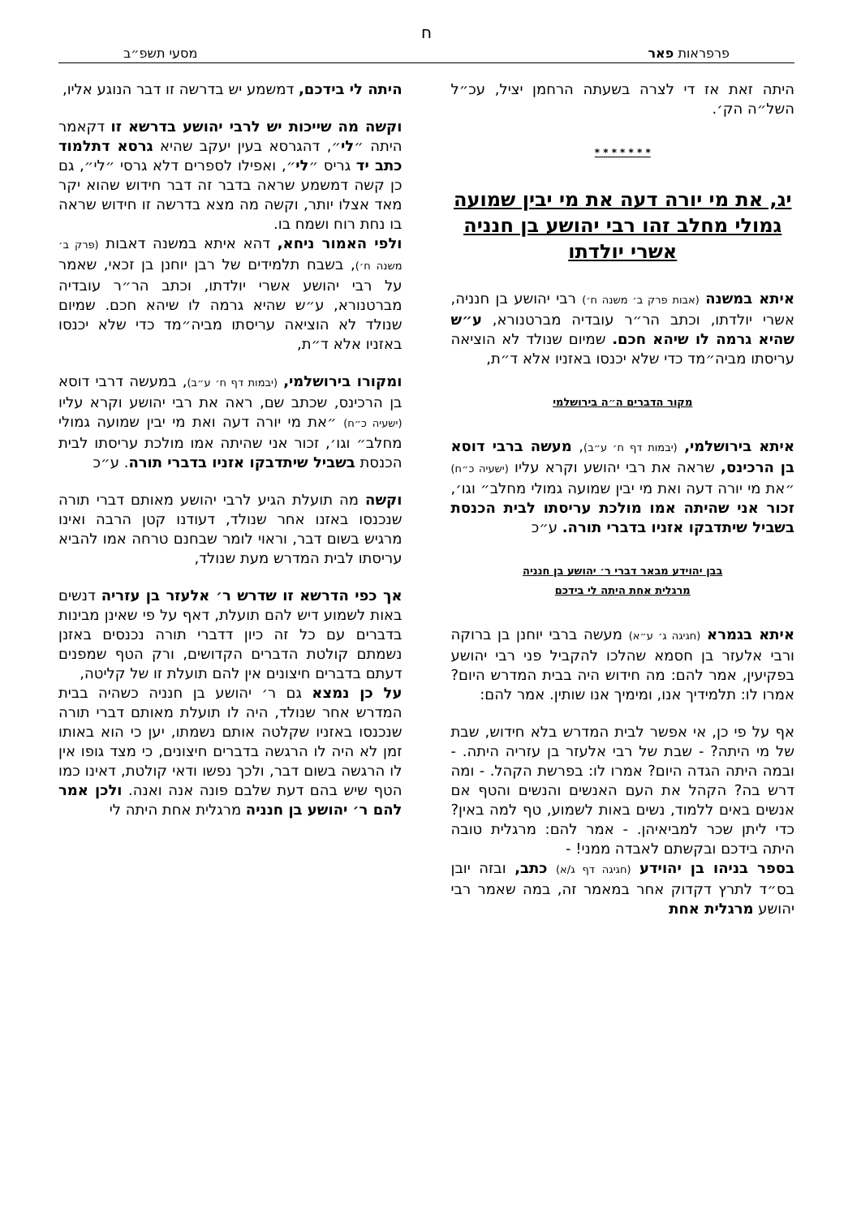ח
פרפראות פאר מסעי תשפ״ב
היתה זאת אז די לצרה בשעתה הרחמן יציל, עכ״ל השל״ה הק׳.
* * * * * * *
יג, את מי יורה דעה את מי יבין שמועה גמולי מחלב זהו רבי יהושע בן חנניה אשרי יולדתו
איתא במשנה (אבות פרק ב׳ משנה ח׳) רבי יהושע בן חנניה, אשרי יולדתו, וכתב הר״ר עובדיה מברטנורא, ע״ש שהיא גרמה לו שיהא חכם. שמיום שנולד לא הוציאה עריסתו מביה״מד כדי שלא יכנסו באזניו אלא ד״ת,
מקור הדברים ה״ה בירושלמי
איתא בירושלמי, (יבמות דף ח׳ ע״ב), מעשה ברבי דוסא בן הרכינס, שראה את רבי יהושע וקרא עליו (ישעיה כ״ח) ״את מי יורה דעה ואת מי יבין שמועה גמולי מחלב״ וגו׳, זכור אני שהיתה אמו מולכת עריסתו לבית הכנסת בשביל שיתדבקו אזניו בדברי תורה. ע״כ
בבן יהוידע מבאר דברי ר׳ יהושע בן חנניה
מרגלית אחת היתה לי בידכם
איתא בגמרא (חגיגה ג׳ ע״א) מעשה ברבי יוחנן בן ברוקה ורבי אלעזר בן חסמא שהלכו להקביל פני רבי יהושע בפקיעין, אמר להם: מה חידוש היה בבית המדרש היום? אמרו לו: תלמידיך אנו, ומימיך אנו שותין. אמר להם:
אף על פי כן, אי אפשר לבית המדרש בלא חידוש, שבת של מי היתה? - שבת של רבי אלעזר בן עזריה היתה. - ובמה היתה הגדה היום? אמרו לו: בפרשת הקהל. - ומה דרש בה? הקהל את העם האנשים והנשים והטף אם אנשים באים ללמוד, נשים באות לשמוע, טף למה באין? כדי ליתן שכר למביאיהן. - אמר להם: מרגלית טובה היתה בידכם ובקשתם לאבדה ממני! -
בספר בניהו בן יהוידע (חגיגה דף ג/א) כתב, ובזה יובן בס״ד לתרץ דקדוק אחר במאמר זה, במה שאמר רבי יהושע מרגלית אחת
היתה לי בידכם, דמשמע יש בדרשה זו דבר הנוגע אליו,
וקשה מה שייכות יש לרבי יהושע בדרשא זו דקאמר היתה ״לי״, דהגרסא בעין יעקב שהיא גרסא דתלמוד כתב יד גריס ״לי״, ואפילו לספרים דלא גרסי ״לי״, גם כן קשה דמשמע שראה בדבר זה דבר חידוש שהוא יקר מאד אצלו יותר, וקשה מה מצא בדרשה זו חידוש שראה בו נחת רוח ושמח בו.
ולפי האמור ניחא, דהא איתא במשנה דאבות (פרק ב׳ משנה ח׳), בשבח תלמידים של רבן יוחנן בן זכאי, שאמר על רבי יהושע אשרי יולדתו, וכתב הר״ר עובדיה מברטנורא, ע״ש שהיא גרמה לו שיהא חכם. שמיום שנולד לא הוציאה עריסתו מביה״מד כדי שלא יכנסו באזניו אלא ד״ת,
ומקורו בירושלמי, (יבמות דף ח׳ ע״ב), במעשה דרבי דוסא בן הרכינס, שכתב שם, ראה את רבי יהושע וקרא עליו (ישעיה כ״ח) ״את מי יורה דעה ואת מי יבין שמועה גמולי מחלב״ וגו׳, זכור אני שהיתה אמו מולכת עריסתו לבית הכנסת בשביל שיתדבקו אזניו בדברי תורה. ע״כ
וקשה מה תועלת הגיע לרבי יהושע מאותם דברי תורה שנכנסו באזנו אחר שנולד, דעודנו קטן הרבה ואינו מרגיש בשום דבר, וראוי לומר שבחנם טרחה אמו להביא עריסתו לבית המדרש מעת שנולד,
אך כפי הדרשא זו שדרש ר׳ אלעזר בן עזריה דנשים באות לשמוע דיש להם תועלת, דאף על פי שאינן מבינות בדברים עם כל זה כיון דדברי תורה נכנסים באזנן נשמתם קולטת הדברים הקדושים, ורק הטף שמפנים דעתם בדברים חיצונים אין להם תועלת זו של קליטה,
על כן נמצא גם ר׳ יהושע בן חנניה כשהיה בבית המדרש אחר שנולד, היה לו תועלת מאותם דברי תורה שנכנסו באזניו שקלטה אותם נשמתו, יען כי הוא באותו זמן לא היה לו הרגשה בדברים חיצונים, כי מצד גופו אין לו הרגשה בשום דבר, ולכך נפשו ודאי קולטת, דאינו כמו הטף שיש בהם דעת שלבם פונה אנה ואנה. ולכן אמר להם ר׳ יהושע בן חנניה מרגלית אחת היתה לי